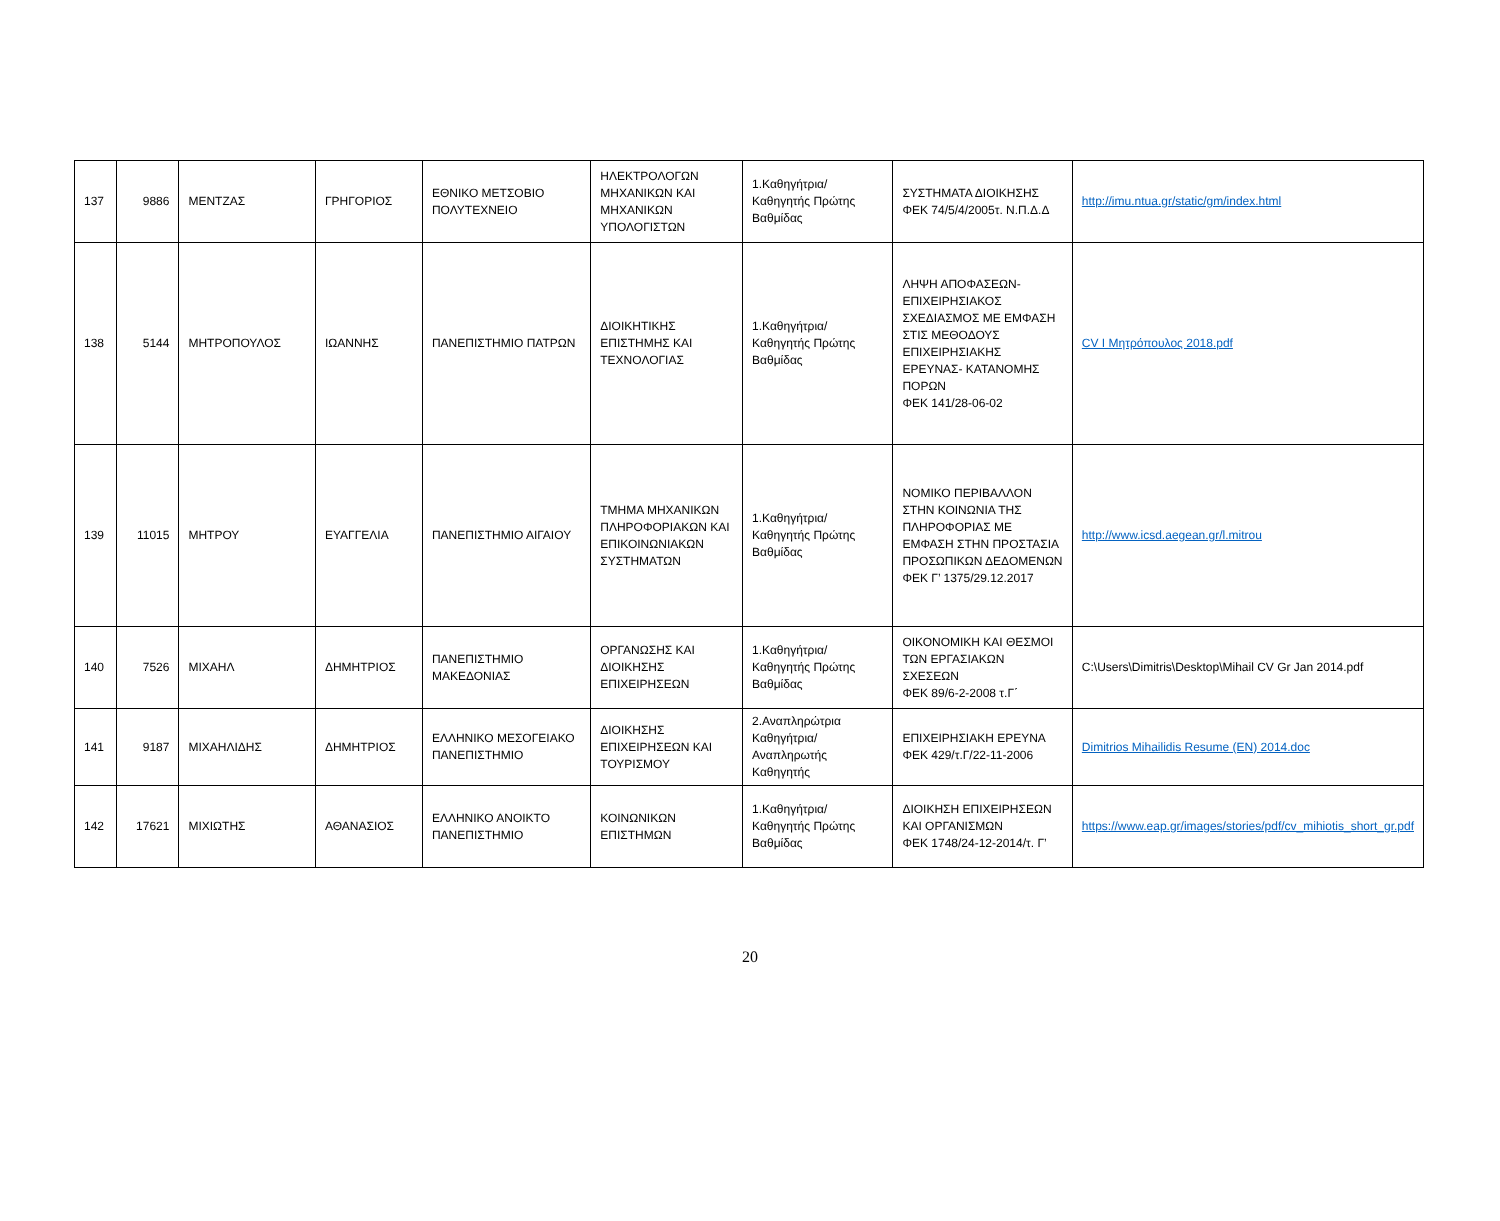| 137 | 9886 | ΜΕΝΤΖΑΣ | ΓΡΗΓΟΡΙΟΣ | ΕΘΝΙΚΟ ΜΕΤΣΟΒΙΟ ΠΟΛΥΤΕΧΝΕΙΟ | ΗΛΕΚΤΡΟΛΟΓΩΝ ΜΗΧΑΝΙΚΩΝ ΚΑΙ ΜΗΧΑΝΙΚΩΝ ΥΠΟΛΟΓΙΣΤΩΝ | 1.Καθηγήτρια/Καθηγητής Πρώτης Βαθμίδας | ΣΥΣΤΗΜΑΤΑ ΔΙΟΙΚΗΣΗΣ ΦΕΚ 74/5/4/2005τ. Ν.Π.Δ.Δ | http://imu.ntua.gr/static/gm/index.html |
| 138 | 5144 | ΜΗΤΡΟΠΟΥΛΟΣ | ΙΩΑΝΝΗΣ | ΠΑΝΕΠΙΣΤΗΜΙΟ ΠΑΤΡΩΝ | ΔΙΟΙΚΗΤΙΚΗΣ ΕΠΙΣΤΗΜΗΣ ΚΑΙ ΤΕΧΝΟΛΟΓΙΑΣ | 1.Καθηγήτρια/Καθηγητής Πρώτης Βαθμίδας | ΛΗΨΗ ΑΠΟΦΑΣΕΩΝ- ΕΠΙΧΕΙΡΗΣΙΑΚΟΣ ΣΧΕΔΙΑΣΜΟΣ ΜΕ ΕΜΦΑΣΗ ΣΤΙΣ ΜΕΘΟΔΟΥΣ ΕΠΙΧΕΙΡΗΣΙΑΚΗΣ ΕΡΕΥΝΑΣ- ΚΑΤΑΝΟΜΗΣ ΠΟΡΩΝ ΦΕΚ 141/28-06-02 | CV I Μητρόπουλος 2018.pdf |
| 139 | 11015 | ΜΗΤΡΟΥ | ΕΥΑΓΓΕΛΙΑ | ΠΑΝΕΠΙΣΤΗΜΙΟ ΑΙΓΑΙΟΥ | ΤΜΗΜΑ ΜΗΧΑΝΙΚΩΝ ΠΛΗΡΟΦΟΡΙΑΚΩΝ ΚΑΙ ΕΠΙΚΟΙΝΩΝΙΑΚΩΝ ΣΥΣΤΗΜΑΤΩΝ | 1.Καθηγήτρια/Καθηγητής Πρώτης Βαθμίδας | ΝΟΜΙΚΟ ΠΕΡΙΒΑΛΛΟΝ ΣΤΗΝ ΚΟΙΝΩΝΙΑ ΤΗΣ ΠΛΗΡΟΦΟΡΙΑΣ ΜΕ ΕΜΦΑΣΗ ΣΤΗΝ ΠΡΟΣΤΑΣΙΑ ΠΡΟΣΩΠΙΚΩΝ ΔΕΔΟΜΕΝΩΝ ΦΕΚ Γ’ 1375/29.12.2017 | http://www.icsd.aegean.gr/l.mitrou |
| 140 | 7526 | ΜΙΧΑΗΛ | ΔΗΜΗΤΡΙΟΣ | ΠΑΝΕΠΙΣΤΗΜΙΟ ΜΑΚΕΔΟΝΙΑΣ | ΟΡΓΑΝΩΣΗΣ ΚΑΙ ΔΙΟΙΚΗΣΗΣ ΕΠΙΧΕΙΡΗΣΕΩΝ | 1.Καθηγήτρια/Καθηγητής Πρώτης Βαθμίδας | ΟΙΚΟΝΟΜΙΚΗ ΚΑΙ ΘΕΣΜΟΙ ΤΩΝ ΕΡΓΑΣΙΑΚΩΝ ΣΧΕΣΕΩΝ ΦΕΚ 89/6-2-2008 τ.Γ΄ | C:\Users\Dimitris\Desktop\Mihail CV Gr Jan 2014.pdf |
| 141 | 9187 | ΜΙΧΑΗΛΙΔΗΣ | ΔΗΜΗΤΡΙΟΣ | ΕΛΛΗΝΙΚΟ ΜΕΣΟΓΕΙΑΚΟ ΠΑΝΕΠΙΣΤΗΜΙΟ | ΔΙΟΙΚΗΣΗΣ ΕΠΙΧΕΙΡΗΣΕΩΝ ΚΑΙ ΤΟΥΡΙΣΜΟΥ | 2.Αναπληρώτρια Καθηγήτρια/Αναπληρωτής Καθηγητής | ΕΠΙΧΕΙΡΗΣΙΑΚΗ ΕΡΕΥΝΑ ΦΕΚ 429/τ.Γ/22-11-2006 | Dimitrios Mihailidis Resume (EN) 2014.doc |
| 142 | 17621 | ΜΙΧΙΩΤΗΣ | ΑΘΑΝΑΣΙΟΣ | ΕΛΛΗΝΙΚΟ ΑΝΟΙΚΤΟ ΠΑΝΕΠΙΣΤΗΜΙΟ | ΚΟΙΝΩΝΙΚΩΝ ΕΠΙΣΤΗΜΩΝ | 1.Καθηγήτρια/Καθηγητής Πρώτης Βαθμίδας | ΔΙΟΙΚΗΣΗ ΕΠΙΧΕΙΡΗΣΕΩΝ ΚΑΙ ΟΡΓΑΝΙΣΜΩΝ ΦΕΚ 1748/24-12-2014/τ. Γ’ | https://www.eap.gr/images/stories/pdf/cv_mihiotis_short_gr.pdf |
20